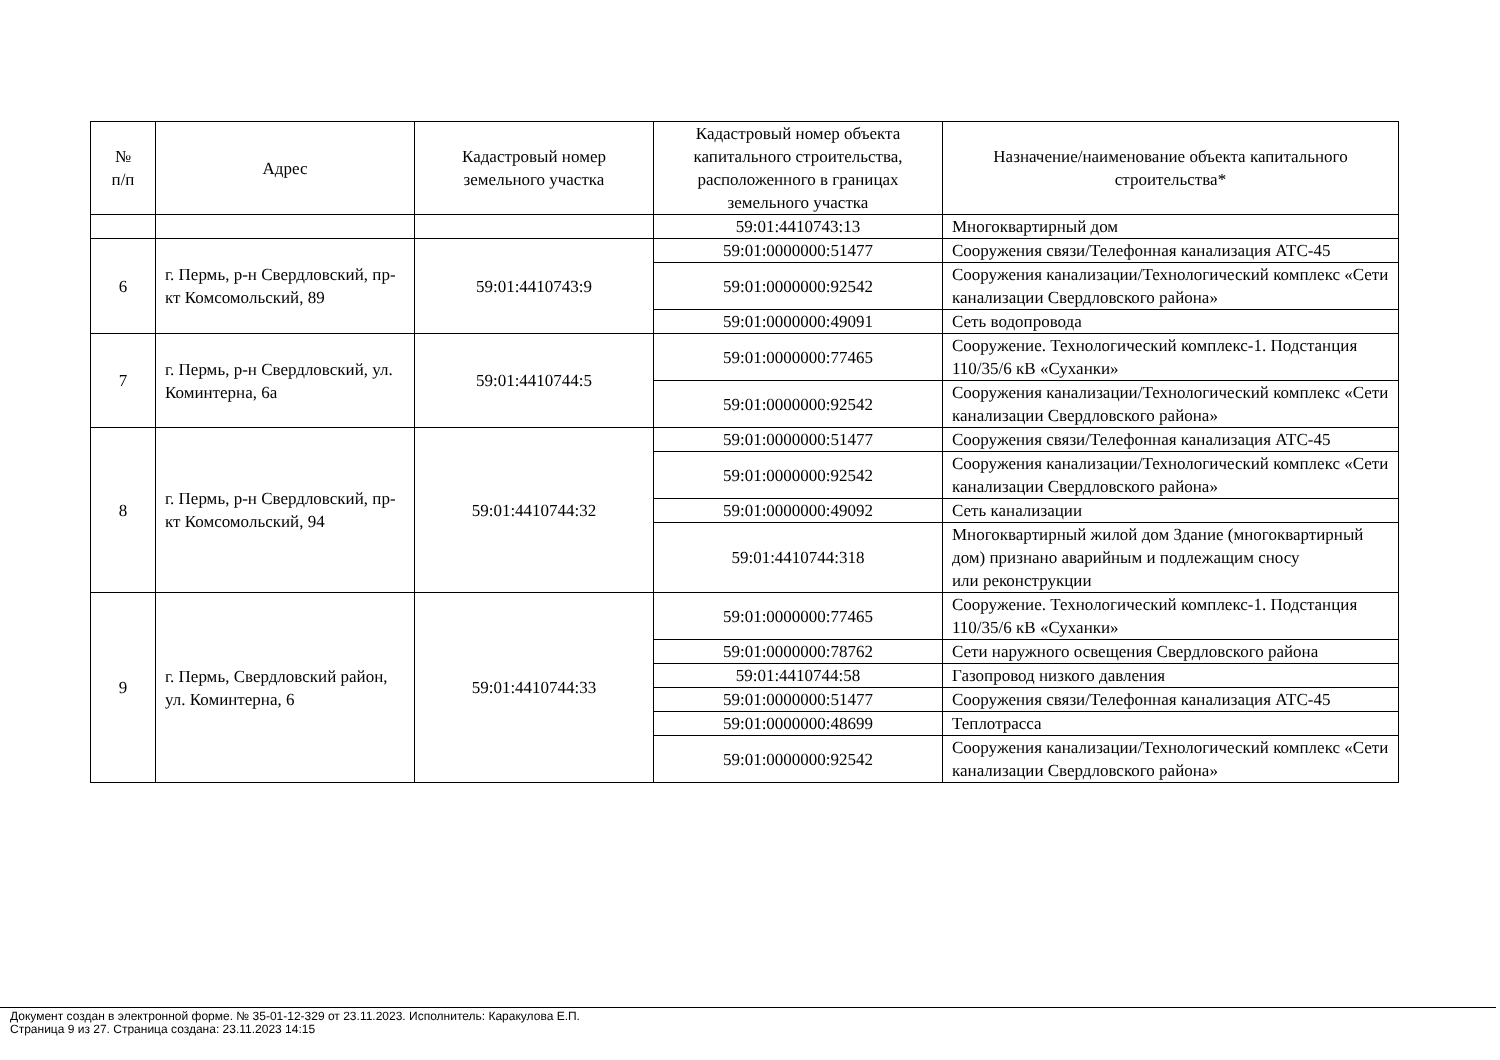| № п/п | Адрес | Кадастровый номер земельного участка | Кадастровый номер объекта капитального строительства, расположенного в границах земельного участка | Назначение/наименование объекта капитального строительства* |
| --- | --- | --- | --- | --- |
| | | | 59:01:4410743:13 | Многоквартирный дом |
| 6 | г. Пермь, р-н Свердловский, пр-кт Комсомольский, 89 | 59:01:4410743:9 | 59:01:0000000:51477 | Сооружения связи/Телефонная канализация АТС-45 |
| | | | 59:01:0000000:92542 | Сооружения канализации/Технологический комплекс «Сети канализации Свердловского района» |
| | | | 59:01:0000000:49091 | Сеть водопровода |
| 7 | г. Пермь, р-н Свердловский, ул. Коминтерна, 6а | 59:01:4410744:5 | 59:01:0000000:77465 | Сооружение. Технологический комплекс-1. Подстанция 110/35/6 кВ «Суханки» |
| | | | 59:01:0000000:92542 | Сооружения канализации/Технологический комплекс «Сети канализации Свердловского района» |
| 8 | г. Пермь, р-н Свердловский, пр-кт Комсомольский, 94 | 59:01:4410744:32 | 59:01:0000000:51477 | Сооружения связи/Телефонная канализация АТС-45 |
| | | | 59:01:0000000:92542 | Сооружения канализации/Технологический комплекс «Сети канализации Свердловского района» |
| | | | 59:01:0000000:49092 | Сеть канализации |
| | | | 59:01:4410744:318 | Многоквартирный жилой дом Здание (многоквартирный дом) признано аварийным и подлежащим сносу или реконструкции |
| 9 | г. Пермь, Свердловский район, ул. Коминтерна, 6 | 59:01:4410744:33 | 59:01:0000000:77465 | Сооружение. Технологический комплекс-1. Подстанция 110/35/6 кВ «Суханки» |
| | | | 59:01:0000000:78762 | Сети наружного освещения Свердловского района |
| | | | 59:01:4410744:58 | Газопровод низкого давления |
| | | | 59:01:0000000:51477 | Сооружения связи/Телефонная канализация АТС-45 |
| | | | 59:01:0000000:48699 | Теплотрасса |
| | | | 59:01:0000000:92542 | Сооружения канализации/Технологический комплекс «Сети канализации Свердловского района» |
Документ создан в электронной форме. № 35-01-12-329 от 23.11.2023. Исполнитель: Каракулова Е.П.
Страница 9 из 27. Страница создана: 23.11.2023 14:15